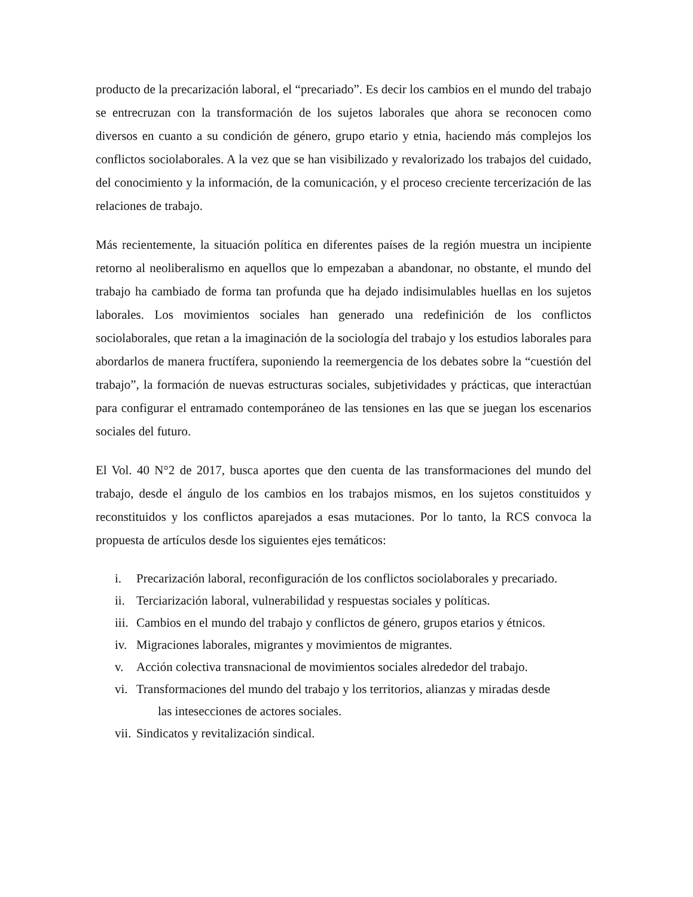producto de la precarización laboral, el “precariado”. Es decir los cambios en el mundo del trabajo se entrecruzan con la transformación de los sujetos laborales que ahora se reconocen como diversos en cuanto a su condición de género, grupo etario y etnia, haciendo más complejos los conflictos sociolaborales. A la vez que se han visibilizado y revalorizado los trabajos del cuidado, del conocimiento y la información, de la comunicación, y el proceso creciente tercerización de las relaciones de trabajo.
Más recientemente, la situación política en diferentes países de la región muestra un incipiente retorno al neoliberalismo en aquellos que lo empezaban a abandonar, no obstante, el mundo del trabajo ha cambiado de forma tan profunda que ha dejado indisimulables huellas en los sujetos laborales. Los movimientos sociales han generado una redefinición de los conflictos sociolaborales, que retan a la imaginación de la sociología del trabajo y los estudios laborales para abordarlos de manera fructífera, suponiendo la reemergencia de los debates sobre la “cuestión del trabajo”, la formación de nuevas estructuras sociales, subjetividades y prácticas, que interactúan para configurar el entramado contemporáneo de las tensiones en las que se juegan los escenarios sociales del futuro.
El Vol. 40 N°2 de 2017, busca aportes que den cuenta de las transformaciones del mundo del trabajo, desde el ángulo de los cambios en los trabajos mismos, en los sujetos constituidos y reconstituidos y los conflictos aparejados a esas mutaciones. Por lo tanto, la RCS convoca la propuesta de artículos desde los siguientes ejes temáticos:
i. Precarización laboral, reconfiguración de los conflictos sociolaborales y precariado.
ii. Terciarización laboral, vulnerabilidad y respuestas sociales y políticas.
iii. Cambios en el mundo del trabajo y conflictos de género, grupos etarios y étnicos.
iv. Migraciones laborales, migrantes y movimientos de migrantes.
v. Acción colectiva transnacional de movimientos sociales alrededor del trabajo.
vi. Transformaciones del mundo del trabajo y los territorios, alianzas y miradas desde
las intesecciones de actores sociales.
vii. Sindicatos y revitalización sindical.